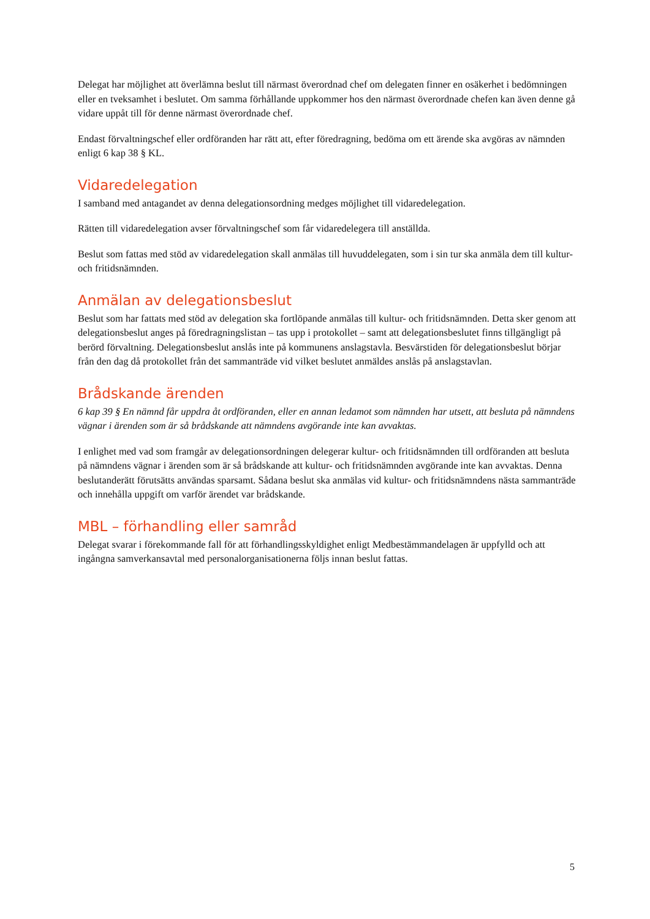Delegat har möjlighet att överlämna beslut till närmast överordnad chef om delegaten finner en osäkerhet i bedömningen eller en tveksamhet i beslutet. Om samma förhållande uppkommer hos den närmast överordnade chefen kan även denne gå vidare uppåt till för denne närmast överordnade chef.
Endast förvaltningschef eller ordföranden har rätt att, efter föredragning, bedöma om ett ärende ska avgöras av nämnden enligt 6 kap 38 § KL.
Vidaredelegation
I samband med antagandet av denna delegationsordning medges möjlighet till vidaredelegation.
Rätten till vidaredelegation avser förvaltningschef som får vidaredelegera till anställda.
Beslut som fattas med stöd av vidaredelegation skall anmälas till huvuddelegaten, som i sin tur ska anmäla dem till kultur- och fritidsnämnden.
Anmälan av delegationsbeslut
Beslut som har fattats med stöd av delegation ska fortlöpande anmälas till kultur- och fritidsnämnden. Detta sker genom att delegationsbeslut anges på föredragningslistan – tas upp i protokollet – samt att delegationsbeslutet finns tillgängligt på berörd förvaltning. Delegationsbeslut anslås inte på kommunens anslagstavla. Besvärstiden för delegationsbeslut börjar från den dag då protokollet från det sammanträde vid vilket beslutet anmäldes anslås på anslagstavlan.
Brådskande ärenden
6 kap 39 § En nämnd får uppdra åt ordföranden, eller en annan ledamot som nämnden har utsett, att besluta på nämndens vägnar i ärenden som är så brådskande att nämndens avgörande inte kan avvaktas.
I enlighet med vad som framgår av delegationsordningen delegerar kultur- och fritidsnämnden till ordföranden att besluta på nämndens vägnar i ärenden som är så brådskande att kultur- och fritidsnämnden avgörande inte kan avvaktas. Denna beslutanderätt förutsätts användas sparsamt. Sådana beslut ska anmälas vid kultur- och fritidsnämndens nästa sammanträde och innehålla uppgift om varför ärendet var brådskande.
MBL – förhandling eller samråd
Delegat svarar i förekommande fall för att förhandlingsskyldighet enligt Medbestämmandelagen är uppfylld och att ingångna samverkansavtal med personalorganisationerna följs innan beslut fattas.
5